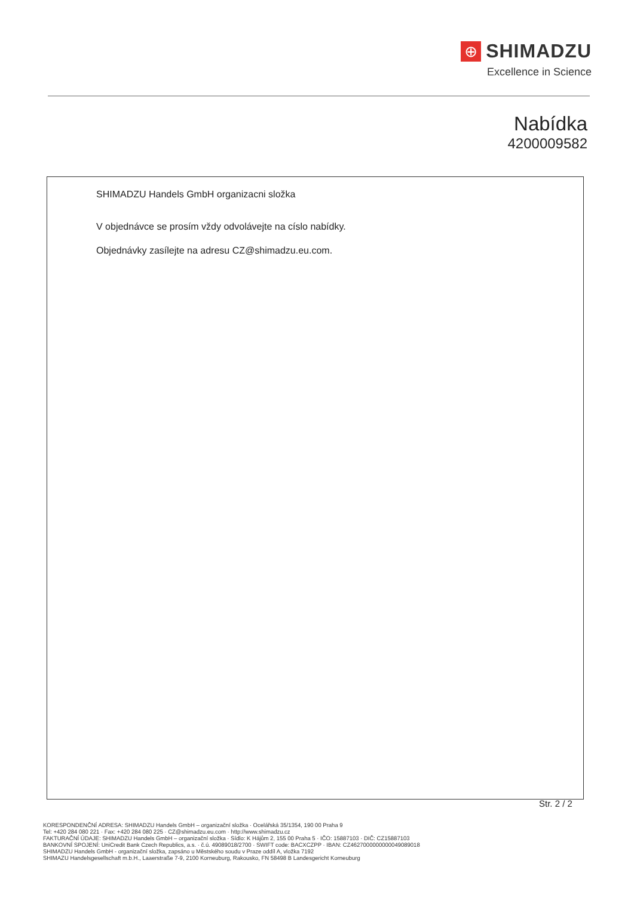⊕
SHIMADZU
Excellence in Science
Nabídka
4200009582
SHIMADZU Handels GmbH organizacni složka
V objednávce se prosím vždy odvolávejte na císlo nabídky.
Objednávky zasílejte na adresu CZ@shimadzu.eu.com.
Str. 2 / 2
KORESPONDENČNÍ ADRESA: SHIMADZU Handels GmbH – organizační složka · Ocelářská 35/1354, 190 00 Praha 9
Tel: +420 284 080 221 · Fax: +420 284 080 225 · CZ@shimadzu.eu.com · http://www.shimadzu.cz
FAKTURAČNÍ ÚDAJE: SHIMADZU Handels GmbH – organizační složka · Sídlo: K Hájům 2, 155 00 Praha 5 · IČO: 15887103 · DIČ: CZ15887103
BANKOVNÍ SPOJENÍ: UniCredit Bank Czech Republics, a.s. · č.ú. 49089018/2700 · SWIFT code: BACXCZPP · IBAN: CZ4627000000000049089018
SHIMADZU Handels GmbH - organizační složka, zapsáno u Městského soudu v Praze oddíl A, vložka 7192
SHIMAZU Handelsgesellschaft m.b.H., Laaerstraße 7-9, 2100 Korneuburg, Rakousko, FN 58498 B Landesgericht Korneuburg